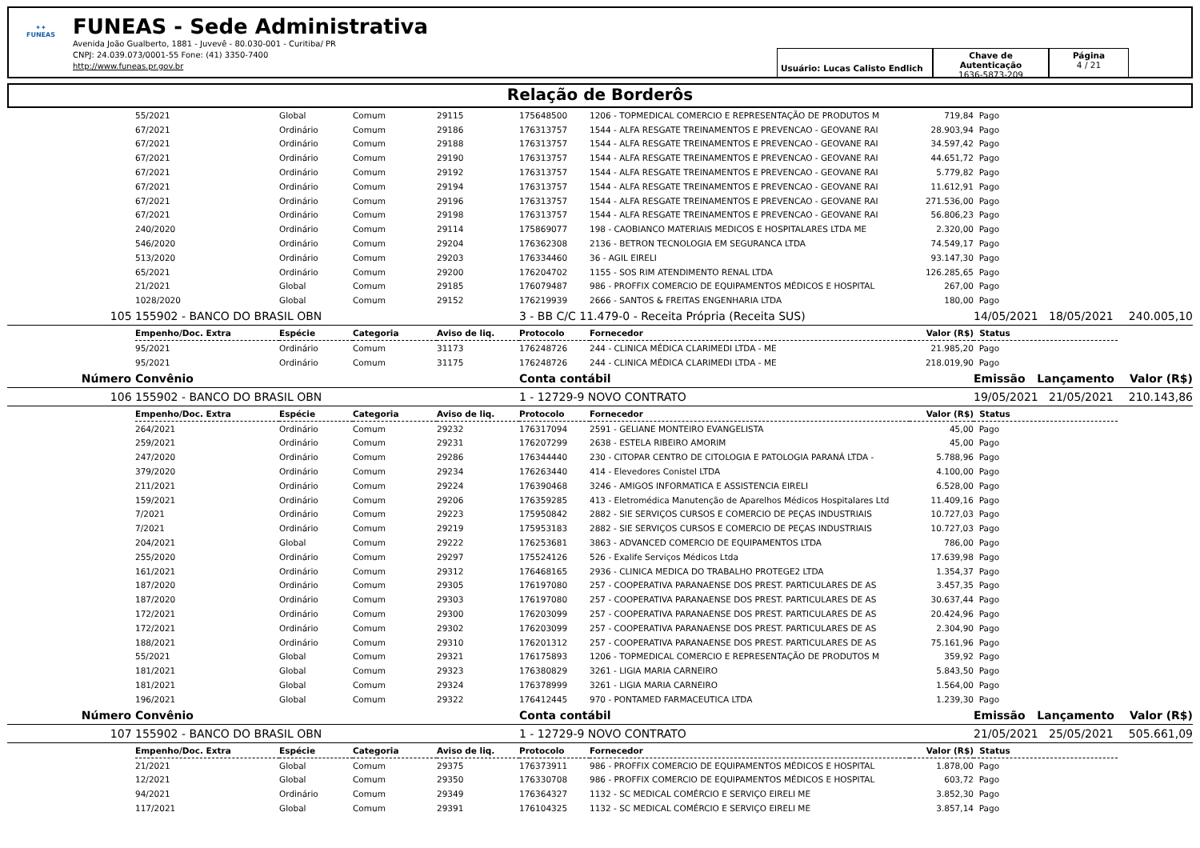✦✦
FUNEAS
FUNEAS - Sede Administrativa
Avenida João Gualberto, 1881 - Juvevê - 80.030-001 - Curitiba/ PR
CNPJ: 24.039.073/0001-55 Fone: (41) 3350-7400
http://www.funeas.pr.gov.br
Usuário: Lucas Calisto Endlich
Chave de Autenticação
1636-5873-209
Página
4 / 21
Relação de Borderôs
| | | 55/2021 | Global | Comum | 29115 | 175648500 | 1206 - TOPMEDICAL COMERCIO E REPRESENTAÇÃO DE PRODUTOS M | 719,84 | Pago | |
| | | 67/2021 | Ordinário | Comum | 29186 | 176313757 | 1544 - ALFA RESGATE TREINAMENTOS E PREVENCAO - GEOVANE RAI | 28.903,94 | Pago | |
| | | 67/2021 | Ordinário | Comum | 29188 | 176313757 | 1544 - ALFA RESGATE TREINAMENTOS E PREVENCAO - GEOVANE RAI | 34.597,42 | Pago | |
| | | 67/2021 | Ordinário | Comum | 29190 | 176313757 | 1544 - ALFA RESGATE TREINAMENTOS E PREVENCAO - GEOVANE RAI | 44.651,72 | Pago | |
| | | 67/2021 | Ordinário | Comum | 29192 | 176313757 | 1544 - ALFA RESGATE TREINAMENTOS E PREVENCAO - GEOVANE RAI | 5.779,82 | Pago | |
| | | 67/2021 | Ordinário | Comum | 29194 | 176313757 | 1544 - ALFA RESGATE TREINAMENTOS E PREVENCAO - GEOVANE RAI | 11.612,91 | Pago | |
| | | 67/2021 | Ordinário | Comum | 29196 | 176313757 | 1544 - ALFA RESGATE TREINAMENTOS E PREVENCAO - GEOVANE RAI | 271.536,00 | Pago | |
| | | 67/2021 | Ordinário | Comum | 29198 | 176313757 | 1544 - ALFA RESGATE TREINAMENTOS E PREVENCAO - GEOVANE RAI | 56.806,23 | Pago | |
| | | 240/2020 | Ordinário | Comum | 29114 | 175869077 | 198 - CAOBIANCO MATERIAIS MEDICOS E HOSPITALARES LTDA ME | 2.320,00 | Pago | |
| | | 546/2020 | Ordinário | Comum | 29204 | 176362308 | 2136 - BETRON TECNOLOGIA EM SEGURANCA LTDA | 74.549,17 | Pago | |
| | | 513/2020 | Ordinário | Comum | 29203 | 176334460 | 36 - AGIL EIRELI | 93.147,30 | Pago | |
| | | 65/2021 | Ordinário | Comum | 29200 | 176204702 | 1155 - SOS RIM ATENDIMENTO RENAL LTDA | 126.285,65 | Pago | |
| | | 21/2021 | Global | Comum | 29185 | 176079487 | 986 - PROFFIX COMERCIO DE EQUIPAMENTOS MÉDICOS E HOSPITAL | 267,00 | Pago | |
| | | 1028/2020 | Global | Comum | 29152 | 176219939 | 2666 - SANTOS & FREITAS ENGENHARIA LTDA | 180,00 | Pago | |
| | 105 | 155902 - BANCO DO BRASIL OBN | | | | 3 - BB C/C 11.479-0 - Receita Própria (Receita SUS) | | | 14/05/2021 18/05/2021 | 240.005,10 |
| | | Empenho/Doc. Extra | Espécie | Categoria | Aviso de liq. | Protocolo | Fornecedor | Valor (R$) | Status | |
| | | 95/2021 | Ordinário | Comum | 31173 | 176248726 | 244 - CLINICA MÉDICA CLARIMEDI LTDA - ME | 21.985,20 | Pago | |
| | | 95/2021 | Ordinário | Comum | 31175 | 176248726 | 244 - CLINICA MÉDICA CLARIMEDI LTDA - ME | 218.019,90 | Pago | |
| | Número | Convênio | | | | Conta contábil | | | Emissão Lançamento | Valor (R$) |
| | 106 | 155902 - BANCO DO BRASIL OBN | | | | 1 - 12729-9 NOVO CONTRATO | | | 19/05/2021 21/05/2021 | 210.143,86 |
| | | Empenho/Doc. Extra | Espécie | Categoria | Aviso de liq. | Protocolo | Fornecedor | Valor (R$) | Status | |
| | | 264/2021 | Ordinário | Comum | 29232 | 176317094 | 2591 - GELIANE MONTEIRO EVANGELISTA | 45,00 | Pago | |
| | | 259/2021 | Ordinário | Comum | 29231 | 176207299 | 2638 - ESTELA RIBEIRO AMORIM | 45,00 | Pago | |
| | | 247/2020 | Ordinário | Comum | 29286 | 176344440 | 230 - CITOPAR CENTRO DE CITOLOGIA E PATOLOGIA PARANÁ LTDA - | 5.788,96 | Pago | |
| | | 379/2020 | Ordinário | Comum | 29234 | 176263440 | 414 - Elevedores Conistel LTDA | 4.100,00 | Pago | |
| | | 211/2021 | Ordinário | Comum | 29224 | 176390468 | 3246 - AMIGOS INFORMATICA E ASSISTENCIA EIRELI | 6.528,00 | Pago | |
| | | 159/2021 | Ordinário | Comum | 29206 | 176359285 | 413 - Eletromédica Manutenção de Aparelhos Médicos Hospitalares Ltd | 11.409,16 | Pago | |
| | | 7/2021 | Ordinário | Comum | 29223 | 175950842 | 2882 - SIE SERVIÇOS CURSOS E COMERCIO DE PEÇAS INDUSTRIAIS | 10.727,03 | Pago | |
| | | 7/2021 | Ordinário | Comum | 29219 | 175953183 | 2882 - SIE SERVIÇOS CURSOS E COMERCIO DE PEÇAS INDUSTRIAIS | 10.727,03 | Pago | |
| | | 204/2021 | Global | Comum | 29222 | 176253681 | 3863 - ADVANCED COMERCIO DE EQUIPAMENTOS LTDA | 786,00 | Pago | |
| | | 255/2020 | Ordinário | Comum | 29297 | 175524126 | 526 - Exalife Serviços Médicos Ltda | 17.639,98 | Pago | |
| | | 161/2021 | Ordinário | Comum | 29312 | 176468165 | 2936 - CLINICA MEDICA DO TRABALHO PROTEGE2 LTDA | 1.354,37 | Pago | |
| | | 187/2020 | Ordinário | Comum | 29305 | 176197080 | 257 - COOPERATIVA PARANAENSE DOS PREST. PARTICULARES DE AS | 3.457,35 | Pago | |
| | | 187/2020 | Ordinário | Comum | 29303 | 176197080 | 257 - COOPERATIVA PARANAENSE DOS PREST. PARTICULARES DE AS | 30.637,44 | Pago | |
| | | 172/2021 | Ordinário | Comum | 29300 | 176203099 | 257 - COOPERATIVA PARANAENSE DOS PREST. PARTICULARES DE AS | 20.424,96 | Pago | |
| | | 172/2021 | Ordinário | Comum | 29302 | 176203099 | 257 - COOPERATIVA PARANAENSE DOS PREST. PARTICULARES DE AS | 2.304,90 | Pago | |
| | | 188/2021 | Ordinário | Comum | 29310 | 176201312 | 257 - COOPERATIVA PARANAENSE DOS PREST. PARTICULARES DE AS | 75.161,96 | Pago | |
| | | 55/2021 | Global | Comum | 29321 | 176175893 | 1206 - TOPMEDICAL COMERCIO E REPRESENTAÇÃO DE PRODUTOS M | 359,92 | Pago | |
| | | 181/2021 | Global | Comum | 29323 | 176380829 | 3261 - LIGIA MARIA CARNEIRO | 5.843,50 | Pago | |
| | | 181/2021 | Global | Comum | 29324 | 176378999 | 3261 - LIGIA MARIA CARNEIRO | 1.564,00 | Pago | |
| | | 196/2021 | Global | Comum | 29322 | 176412445 | 970 - PONTAMED FARMACEUTICA LTDA | 1.239,30 | Pago | |
| | Número | Convênio | | | | Conta contábil | | | Emissão Lançamento | Valor (R$) |
| | 107 | 155902 - BANCO DO BRASIL OBN | | | | 1 - 12729-9 NOVO CONTRATO | | | 21/05/2021 25/05/2021 | 505.661,09 |
| | | Empenho/Doc. Extra | Espécie | Categoria | Aviso de liq. | Protocolo | Fornecedor | Valor (R$) | Status | |
| | | 21/2021 | Global | Comum | 29375 | 176373911 | 986 - PROFFIX COMERCIO DE EQUIPAMENTOS MÉDICOS E HOSPITAL | 1.878,00 | Pago | |
| | | 12/2021 | Global | Comum | 29350 | 176330708 | 986 - PROFFIX COMERCIO DE EQUIPAMENTOS MÉDICOS E HOSPITAL | 603,72 | Pago | |
| | | 94/2021 | Ordinário | Comum | 29349 | 176364327 | 1132 - SC MEDICAL COMÉRCIO E SERVIÇO EIRELI ME | 3.852,30 | Pago | |
| | | 117/2021 | Global | Comum | 29391 | 176104325 | 1132 - SC MEDICAL COMÉRCIO E SERVIÇO EIRELI ME | 3.857,14 | Pago | |